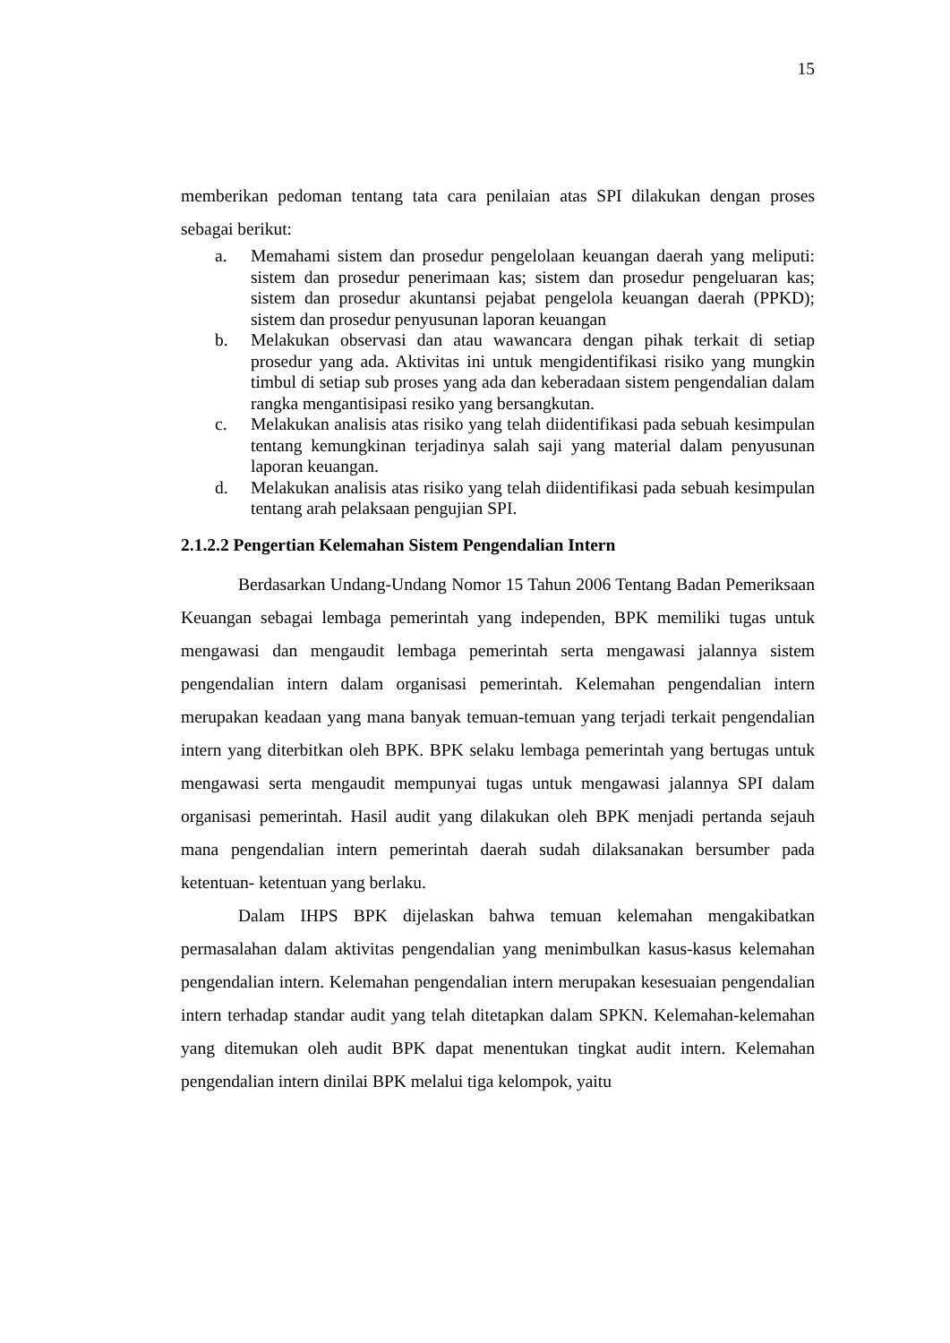15
memberikan pedoman tentang tata cara penilaian atas SPI dilakukan dengan proses sebagai berikut:
a. Memahami sistem dan prosedur pengelolaan keuangan daerah yang meliputi: sistem dan prosedur penerimaan kas; sistem dan prosedur pengeluaran kas; sistem dan prosedur akuntansi pejabat pengelola keuangan daerah (PPKD); sistem dan prosedur penyusunan laporan keuangan
b. Melakukan observasi dan atau wawancara dengan pihak terkait di setiap prosedur yang ada. Aktivitas ini untuk mengidentifikasi risiko yang mungkin timbul di setiap sub proses yang ada dan keberadaan sistem pengendalian dalam rangka mengantisipasi resiko yang bersangkutan.
c. Melakukan analisis atas risiko yang telah diidentifikasi pada sebuah kesimpulan tentang kemungkinan terjadinya salah saji yang material dalam penyusunan laporan keuangan.
d. Melakukan analisis atas risiko yang telah diidentifikasi pada sebuah kesimpulan tentang arah pelaksaan pengujian SPI.
2.1.2.2 Pengertian Kelemahan Sistem Pengendalian Intern
Berdasarkan Undang-Undang Nomor 15 Tahun 2006 Tentang Badan Pemeriksaan Keuangan sebagai lembaga pemerintah yang independen, BPK memiliki tugas untuk mengawasi dan mengaudit lembaga pemerintah serta mengawasi jalannya sistem pengendalian intern dalam organisasi pemerintah. Kelemahan pengendalian intern merupakan keadaan yang mana banyak temuan-temuan yang terjadi terkait pengendalian intern yang diterbitkan oleh BPK. BPK selaku lembaga pemerintah yang bertugas untuk mengawasi serta mengaudit mempunyai tugas untuk mengawasi jalannya SPI dalam organisasi pemerintah. Hasil audit yang dilakukan oleh BPK menjadi pertanda sejauh mana pengendalian intern pemerintah daerah sudah dilaksanakan bersumber pada ketentuan- ketentuan yang berlaku.
Dalam IHPS BPK dijelaskan bahwa temuan kelemahan mengakibatkan permasalahan dalam aktivitas pengendalian yang menimbulkan kasus-kasus kelemahan pengendalian intern. Kelemahan pengendalian intern merupakan kesesuaian pengendalian intern terhadap standar audit yang telah ditetapkan dalam SPKN. Kelemahan-kelemahan yang ditemukan oleh audit BPK dapat menentukan tingkat audit intern. Kelemahan pengendalian intern dinilai BPK melalui tiga kelompok, yaitu